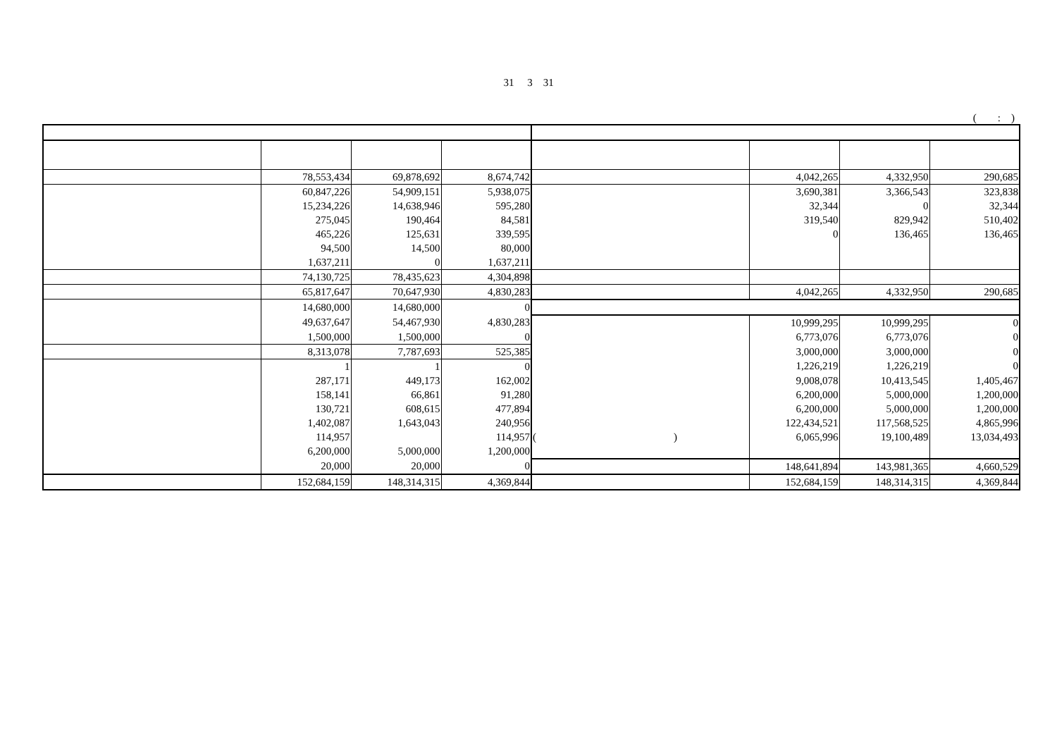31　 3　31
(　　:　)
| | 78,553,434 | 69,878,692 | 8,674,742 | | 4,042,265 | 4,332,950 | 290,685 |
| | 60,847,226 | 54,909,151 | 5,938,075 | | 3,690,381 | 3,366,543 | 323,838 |
| | 15,234,226 | 14,638,946 | 595,280 | | 32,344 | 0 | 32,344 |
| | 275,045 | 190,464 | 84,581 | | 319,540 | 829,942 | 510,402 |
| | 465,226 | 125,631 | 339,595 | | 0 | 136,465 | 136,465 |
| | 94,500 | 14,500 | 80,000 | | | | |
| | 1,637,211 | 0 | 1,637,211 | | | | |
| | 74,130,725 | 78,435,623 | 4,304,898 | | | | |
| | 65,817,647 | 70,647,930 | 4,830,283 | | 4,042,265 | 4,332,950 | 290,685 |
| | 14,680,000 | 14,680,000 | 0 | | | | |
| | 49,637,647 | 54,467,930 | 4,830,283 | | 10,999,295 | 10,999,295 | 0 |
| | 1,500,000 | 1,500,000 | 0 | | 6,773,076 | 6,773,076 | 0 |
| | 8,313,078 | 7,787,693 | 525,385 | | 3,000,000 | 3,000,000 | 0 |
| | 1 | 1 | 0 | | 1,226,219 | 1,226,219 | 0 |
| | 287,171 | 449,173 | 162,002 | | 9,008,078 | 10,413,545 | 1,405,467 |
| | 158,141 | 66,861 | 91,280 | | 6,200,000 | 5,000,000 | 1,200,000 |
| | 130,721 | 608,615 | 477,894 | | 6,200,000 | 5,000,000 | 1,200,000 |
| | 1,402,087 | 1,643,043 | 240,956 | | 122,434,521 | 117,568,525 | 4,865,996 |
| | 114,957 | | 114,957 | ( ) | 6,065,996 | 19,100,489 | 13,034,493 |
| | 6,200,000 | 5,000,000 | 1,200,000 | | | | |
| | 20,000 | 20,000 | 0 | | 148,641,894 | 143,981,365 | 4,660,529 |
| | 152,684,159 | 148,314,315 | 4,369,844 | | 152,684,159 | 148,314,315 | 4,369,844 |